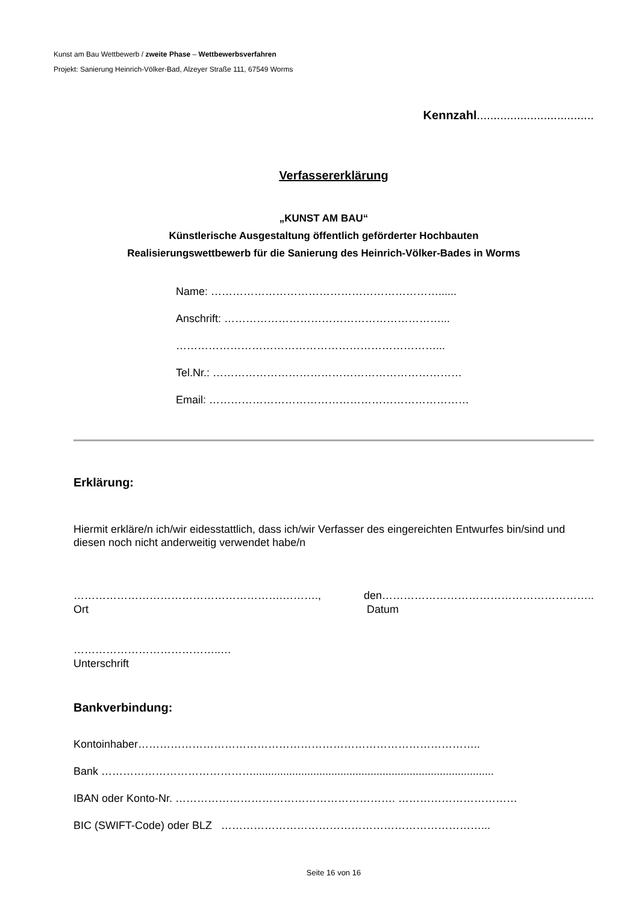Kunst am Bau Wettbewerb / zweite Phase – Wettbewerbsverfahren
Projekt: Sanierung Heinrich-Völker-Bad, Alzeyer Straße 111, 67549 Worms
Kennzahl...................................
Verfassererklärung
„KUNST AM BAU“
Künstlerische Ausgestaltung öffentlich geförderter Hochbauten
Realisierungswettbewerb für die Sanierung des Heinrich-Völker-Bades in Worms
Name: ………………………………………………………......
Anschrift: ……………………………………………………...
………………………………………………………………...
Tel.Nr.: ……………………………………………………………
Email: ………………………………………………………………
Erklärung:
Hiermit erkläre/n ich/wir eidesstattlich, dass ich/wir Verfasser des eingereichten Entwurfes bin/sind und diesen noch nicht anderweitig verwendet habe/n
………………………………………………….……….,
Ort
den…………………………………………………..
Datum
…………………………………..…
Unterschrift
Bankverbindung:
Kontoinhaber…………………………………………………………………………………..
Bank ……………………………………................................................................................
IBAN oder Konto-Nr. ……………………………………………………. ……………………………
BIC (SWIFT-Code) oder BLZ ………………………………………………………………...
Seite 16 von 16